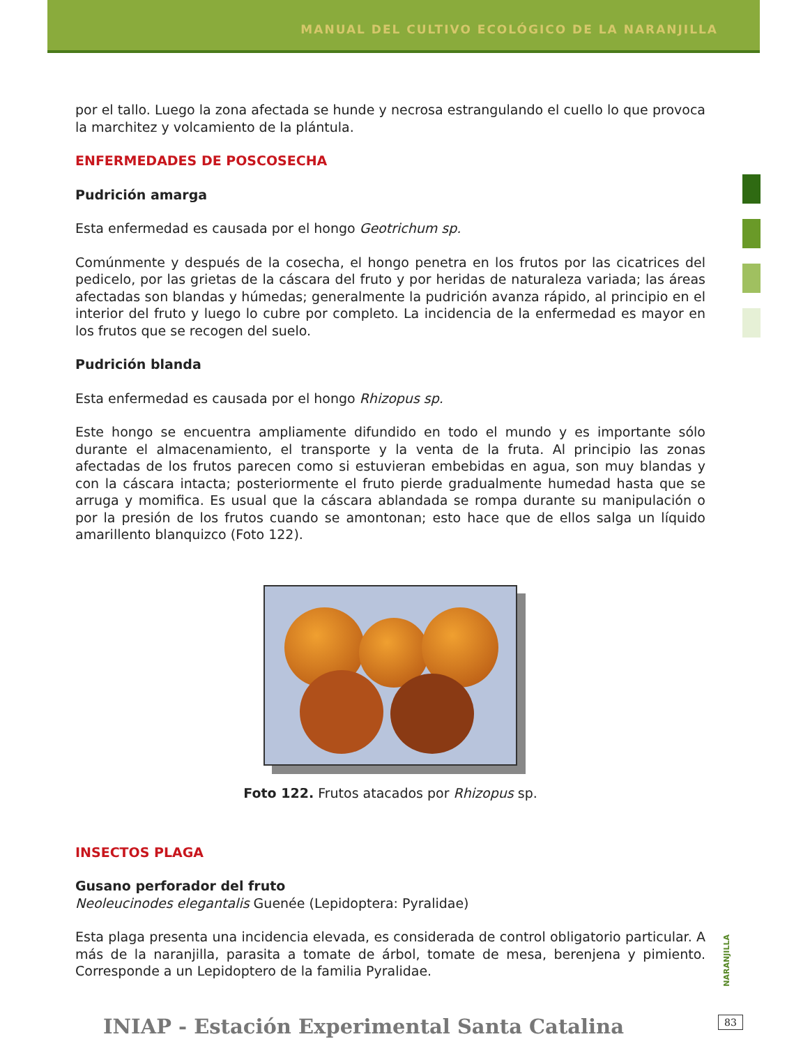MANUAL DEL CULTIVO ECOLÓGICO DE LA NARANJILLA
por el tallo. Luego la zona afectada se hunde y necrosa estrangulando el cuello lo que provoca la marchitez y volcamiento de la plántula.
ENFERMEDADES DE POSCOSECHA
Pudrición amarga
Esta enfermedad es causada por el hongo Geotrichum sp.
Comúnmente y después de la cosecha, el hongo penetra en los frutos por las cicatrices del pedicelo, por las grietas de la cáscara del fruto y por heridas de naturaleza variada; las áreas afectadas son blandas y húmedas; generalmente la pudrición avanza rápido, al principio en el interior del fruto y luego lo cubre por completo. La incidencia de la enfermedad es mayor en los frutos que se recogen del suelo.
Pudrición blanda
Esta enfermedad es causada por el hongo Rhizopus sp.
Este hongo se encuentra ampliamente difundido en todo el mundo y es importante sólo durante el almacenamiento, el transporte y la venta de la fruta. Al principio las zonas afectadas de los frutos parecen como si estuvieran embebidas en agua, son muy blandas y con la cáscara intacta; posteriormente el fruto pierde gradualmente humedad hasta que se arruga y momifica. Es usual que la cáscara ablandada se rompa durante su manipulación o por la presión de los frutos cuando se amontonan; esto hace que de ellos salga un líquido amarillento blanquizco (Foto 122).
Foto 122. Frutos atacados por Rhizopus sp.
INSECTOS PLAGA
Gusano perforador del fruto
Neoleucinodes elegantalis Guenée (Lepidoptera: Pyralidae)
Esta plaga presenta una incidencia elevada, es considerada de control obligatorio particular. A más de la naranjilla, parasita a tomate de árbol, tomate de mesa, berenjena y pimiento. Corresponde a un Lepidoptero de la familia Pyralidae.
NARANJILLA
INIAP - Estación Experimental Santa Catalina
83